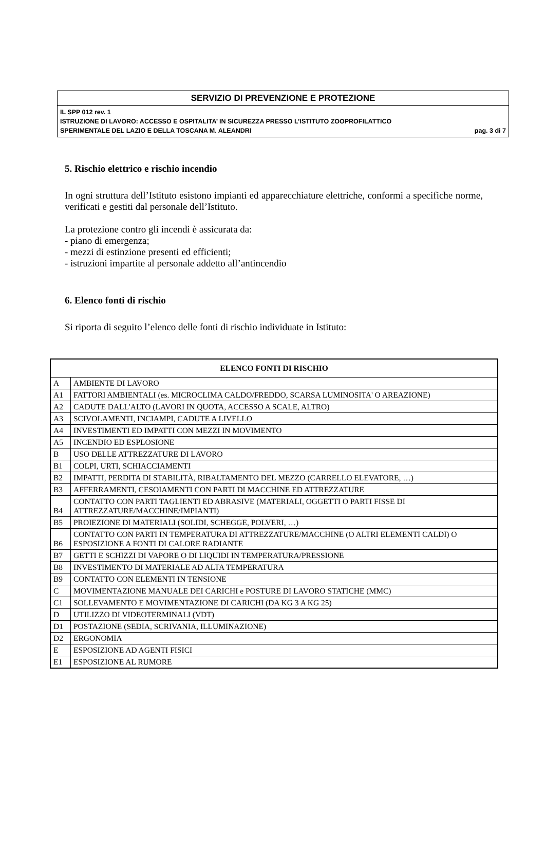SERVIZIO DI PREVENZIONE E PROTEZIONE
IL SPP 012 rev. 1
ISTRUZIONE DI LAVORO: ACCESSO E OSPITALITA’ IN SICUREZZA PRESSO L’ISTITUTO ZOOPROFILATTICO
SPERIMENTALE DEL LAZIO E DELLA TOSCANA M. ALEANDRI pag. 3 di 7
5. Rischio elettrico e rischio incendio
In ogni struttura dell’Istituto esistono impianti ed apparecchiature elettriche, conformi a specifiche norme, verificati e gestiti dal personale dell’Istituto.
La protezione contro gli incendi è assicurata da:
- piano di emergenza;
- mezzi di estinzione presenti ed efficienti;
- istruzioni impartite al personale addetto all’antincendio
6. Elenco fonti di rischio
Si riporta di seguito l’elenco delle fonti di rischio individuate in Istituto:
| ELENCO FONTI DI RISCHIO | |
| --- | --- |
| A | AMBIENTE DI LAVORO |
| A1 | FATTORI AMBIENTALI (es. MICROCLIMA CALDO/FREDDO, SCARSA LUMINOSITA' O AREAZIONE) |
| A2 | CADUTE DALL'ALTO (LAVORI IN QUOTA, ACCESSO A SCALE, ALTRO) |
| A3 | SCIVOLAMENTI, INCIAMPI, CADUTE A LIVELLO |
| A4 | INVESTIMENTI ED IMPATTI CON MEZZI IN MOVIMENTO |
| A5 | INCENDIO ED ESPLOSIONE |
| B | USO DELLE ATTREZZATURE DI LAVORO |
| B1 | COLPI, URTI, SCHIACCIAMENTI |
| B2 | IMPATTI, PERDITA DI STABILITÀ, RIBALTAMENTO DEL MEZZO (CARRELLO ELEVATORE, …) |
| B3 | AFFERRAMENTI, CESOIAMENTI CON PARTI DI MACCHINE ED ATTREZZATURE |
| B4 | CONTATTO CON PARTI TAGLIENTI ED ABRASIVE (MATERIALI, OGGETTI O PARTI FISSE DI ATTREZZATURE/MACCHINE/IMPIANTI) |
| B5 | PROIEZIONE DI MATERIALI (SOLIDI, SCHEGGE, POLVERI, …) |
| B6 | CONTATTO CON PARTI IN TEMPERATURA DI ATTREZZATURE/MACCHINE (O ALTRI ELEMENTI CALDI) O ESPOSIZIONE A FONTI DI CALORE RADIANTE |
| B7 | GETTI E SCHIZZI DI VAPORE O DI LIQUIDI IN TEMPERATURA/PRESSIONE |
| B8 | INVESTIMENTO DI MATERIALE AD ALTA TEMPERATURA |
| B9 | CONTATTO CON ELEMENTI IN TENSIONE |
| C | MOVIMENTAZIONE MANUALE DEI CARICHI e POSTURE DI LAVORO STATICHE (MMC) |
| C1 | SOLLEVAMENTO E MOVIMENTAZIONE DI CARICHI (DA KG 3 A KG 25) |
| D | UTILIZZO DI VIDEOTERMINALI (VDT) |
| D1 | POSTAZIONE (SEDIA, SCRIVANIA, ILLUMINAZIONE) |
| D2 | ERGONOMIA |
| E | ESPOSIZIONE AD AGENTI FISICI |
| E1 | ESPOSIZIONE AL RUMORE |